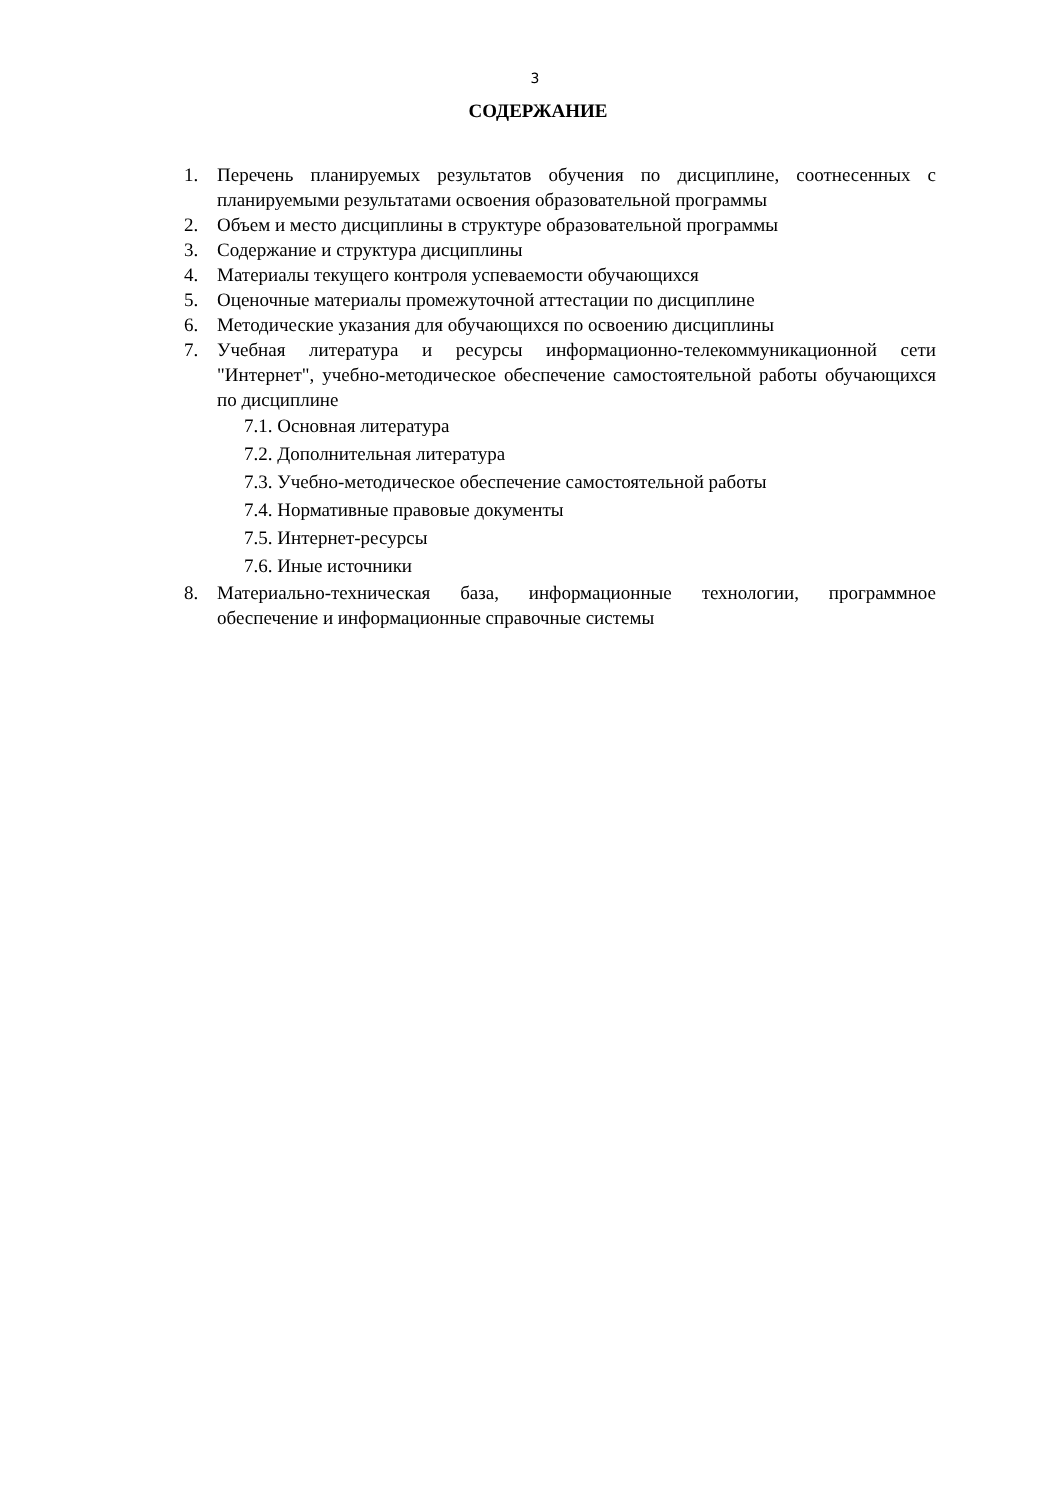3
СОДЕРЖАНИЕ
1. Перечень планируемых результатов обучения по дисциплине, соотнесенных с планируемыми результатами освоения образовательной программы
2. Объем и место дисциплины в структуре образовательной программы
3. Содержание и структура дисциплины
4. Материалы текущего контроля успеваемости обучающихся
5. Оценочные материалы промежуточной аттестации по дисциплине
6. Методические указания для обучающихся по освоению дисциплины
7. Учебная литература и ресурсы информационно-телекоммуникационной сети "Интернет", учебно-методическое обеспечение самостоятельной работы обучающихся по дисциплине
7.1. Основная литература
7.2. Дополнительная литература
7.3. Учебно-методическое обеспечение самостоятельной работы
7.4. Нормативные правовые документы
7.5. Интернет-ресурсы
7.6. Иные источники
8. Материально-техническая база, информационные технологии, программное обеспечение и информационные справочные системы